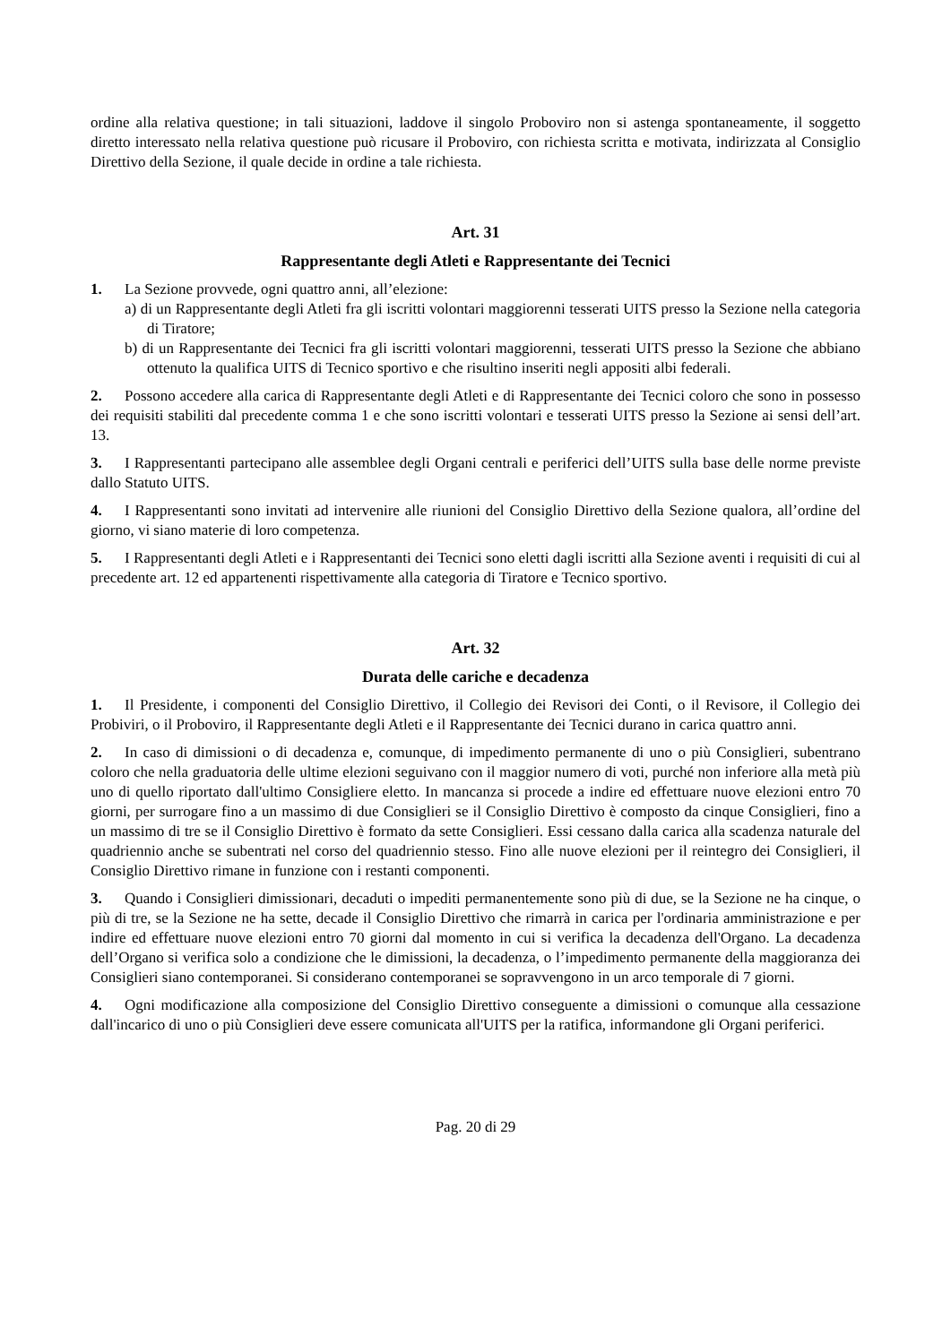ordine alla relativa questione; in tali situazioni, laddove il singolo Proboviro non si astenga spontaneamente, il soggetto diretto interessato nella relativa questione può ricusare il Proboviro, con richiesta scritta e motivata, indirizzata al Consiglio Direttivo della Sezione, il quale decide in ordine a tale richiesta.
Art. 31
Rappresentante degli Atleti e Rappresentante dei Tecnici
1. La Sezione provvede, ogni quattro anni, all’elezione:
a) di un Rappresentante degli Atleti fra gli iscritti volontari maggiorenni tesserati UITS presso la Sezione nella categoria di Tiratore;
b) di un Rappresentante dei Tecnici fra gli iscritti volontari maggiorenni, tesserati UITS presso la Sezione che abbiano ottenuto la qualifica UITS di Tecnico sportivo e che risultino inseriti negli appositi albi federali.
2. Possono accedere alla carica di Rappresentante degli Atleti e di Rappresentante dei Tecnici coloro che sono in possesso dei requisiti stabiliti dal precedente comma 1 e che sono iscritti volontari e tesserati UITS presso la Sezione ai sensi dell’art. 13.
3. I Rappresentanti partecipano alle assemblee degli Organi centrali e periferici dell’UITS sulla base delle norme previste dallo Statuto UITS.
4. I Rappresentanti sono invitati ad intervenire alle riunioni del Consiglio Direttivo della Sezione qualora, all’ordine del giorno, vi siano materie di loro competenza.
5. I Rappresentanti degli Atleti e i Rappresentanti dei Tecnici sono eletti dagli iscritti alla Sezione aventi i requisiti di cui al precedente art. 12 ed appartenenti rispettivamente alla categoria di Tiratore e Tecnico sportivo.
Art. 32
Durata delle cariche e decadenza
1. Il Presidente, i componenti del Consiglio Direttivo, il Collegio dei Revisori dei Conti, o il Revisore, il Collegio dei Probiviri, o il Proboviro, il Rappresentante degli Atleti e il Rappresentante dei Tecnici durano in carica quattro anni.
2. In caso di dimissioni o di decadenza e, comunque, di impedimento permanente di uno o più Consiglieri, subentrano coloro che nella graduatoria delle ultime elezioni seguivano con il maggior numero di voti, purché non inferiore alla metà più uno di quello riportato dall'ultimo Consigliere eletto. In mancanza si procede a indire ed effettuare nuove elezioni entro 70 giorni, per surrogare fino a un massimo di due Consiglieri se il Consiglio Direttivo è composto da cinque Consiglieri, fino a un massimo di tre se il Consiglio Direttivo è formato da sette Consiglieri. Essi cessano dalla carica alla scadenza naturale del quadriennio anche se subentrati nel corso del quadriennio stesso. Fino alle nuove elezioni per il reintegro dei Consiglieri, il Consiglio Direttivo rimane in funzione con i restanti componenti.
3. Quando i Consiglieri dimissionari, decaduti o impediti permanentemente sono più di due, se la Sezione ne ha cinque, o più di tre, se la Sezione ne ha sette, decade il Consiglio Direttivo che rimarrà in carica per l'ordinaria amministrazione e per indire ed effettuare nuove elezioni entro 70 giorni dal momento in cui si verifica la decadenza dell'Organo. La decadenza dell’Organo si verifica solo a condizione che le dimissioni, la decadenza, o l’impedimento permanente della maggioranza dei Consiglieri siano contemporanei. Si considerano contemporanei se sopravvengono in un arco temporale di 7 giorni.
4. Ogni modificazione alla composizione del Consiglio Direttivo conseguente a dimissioni o comunque alla cessazione dall'incarico di uno o più Consiglieri deve essere comunicata all'UITS per la ratifica, informandone gli Organi periferici.
Pag. 20 di 29